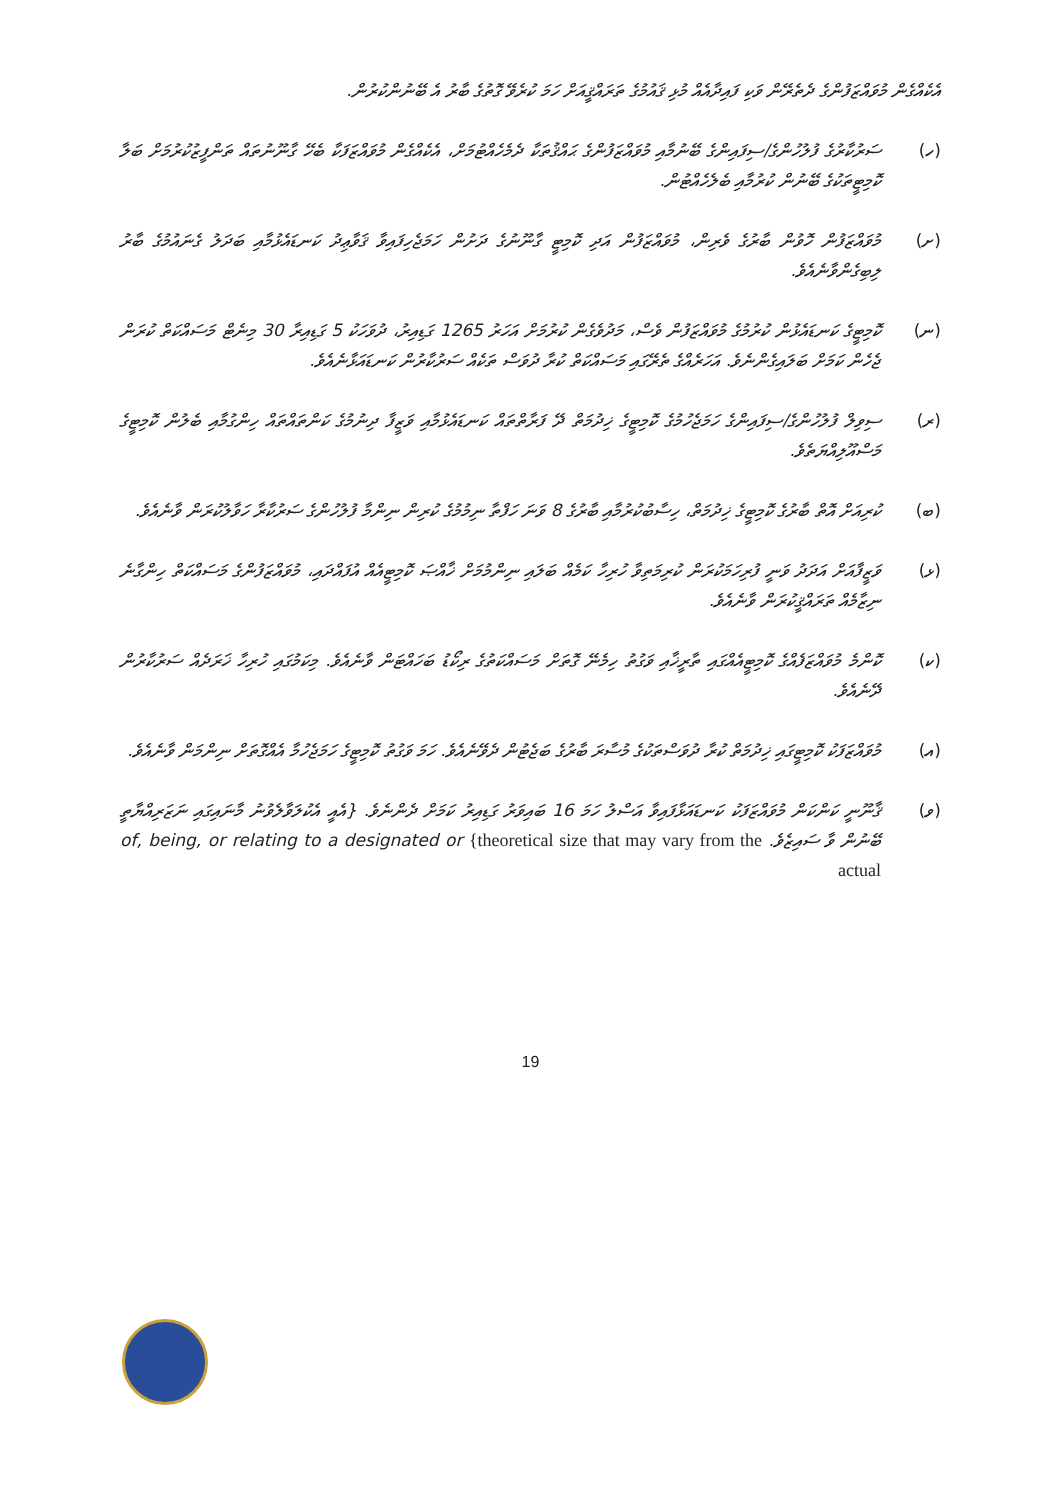އެކެއްގެން މުވައްޒަފުންގެ ދެތެރޭން ވަކި ފައިދާއެއް މުޅި ޤައުމުގެ ތަރައްޤީއަށް ހަމަ ކުރެވޭ ގޮތުގެ ބާރު އެ ބޭނުންކުރުން.
(ހ) ސަރުކާރުގެ ފުލުހުންގެ/ސިފައިންގެ ބޭނުމާއި މުވައްޒަފުންގެ ޙައްޤުތަކާ ދެމެހެއްޓުމަށް، އެކެއްގެން މުވައްޒަފަކާ ބެހޭ ގާނޫނުތައް ތަންފީޒުކުރުމަށް ބަލާ ކޮމިޓީތަކުގެ ބޭނުން ކުރުމާއި ބެލެހެއްޓުން.
(ށ) މުވައްޒަފުން ހޮވުން ބާރުގެ ވެރިން، މުވައްޒަފުން އަދި ކޮމިޓީ ގާނޫނުގެ ދަށުން ހަމަޖެހިފައިވާ ޤަވާޢިދު ކަނޑައެޅުމާއި ބަދަލު ގެނައުމުގެ ބާރު ލިބިގެންވާނެއެވެ.
(ނ) ކޮމިޓީގެ ކަނޑައެޅުން ކުރުމުގެ މުވައްޒަފުން ވެސް، މަދުވެގެން ކުރުމަށް އަހަރު 1265 ގަޑިއިރު، ދުވަހަކު 5 ގަޑިއިރާ 30 މިނެޓް މަސައްކަތް ކުރަން ޖެހެން ކަމަށް ބަލައިގެންނެވެ. އަހަރެއްގެ ތެރޭގައި މަސައްކަތް ކުރާ ދުވަސް ތަކެއް ސަރުކާރުން ކަނޑައަޅާނެއެވެ.
(ރ) ސިވިލް ފުލުހުންގެ/ސިފައިންގެ ހަމަޖެހުމުގެ ކޮމިޓީގެ ޚިދުމަތް ދޭ ފަރާތްތައް ކަނޑައެޅުމާއި ވަޒީފާ ދިނުމުގެ ކަންތައްތައް ހިންގުމާއި ބެލުން ކޮމިޓީގެ މަސްއޫލިއްޔަތެވެ.
(ބ) ކުރިއަށް އޮތް ބާރުގެ ކޮމިޓީގެ ޚިދުމަތް، ހިސާބުކުރުމާއި ބާރުގެ 8 ވަނަ ހަފްތާ ނިމުމުގެ ކުރިން ނިންމާ ފުލުހުންގެ ސަރުކާރާ ހަވާލުކުރަން ވާނެއެވެ.
(ޅ) ވަޒީފާއަށް އަދަދު ވަނީ ފުރިހަމަކުރަން ކުރިމަތިވާ ހުރިހާ ކަމެއް ބަލައި ނިންމުމަށް ޚާއްޞަ ކޮމިޓީއެއް އުފައްދައި، މުވައްޒަފުންގެ މަސައްކަތް ހިންގާނެ ނިޒާމެއް ތަރައްޤީކުރަން ވާނެއެވެ.
(ކ) ކޮންމެ މުވައްޒަފެއްގެ ކޮމިޓީއެއްގައި ތާރީޚާއި ވަގުތު ހިމެނޭ ގޮތަށް މަސައްކަތުގެ ރިކޯޑު ބަހައްޓަން ވާނެއެވެ. މިކަމުގައި ހުރިހާ ޚަރަދެއް ސަރުކާރުން ދޭނެއެވެ.
(އ) މުވައްޒަފަކު ކޮމިޓީގައި ޚިދުމަތް ކުރާ ދުވަސްތަކުގެ މުސާރަ ބާރުގެ ބަޖެޓުން ދެވޭނެއެވެ. ހަމަ ވަގުތު ކޮމިޓީގެ ހަމަޖެހުމާ އެއްގޮތަށް ނިންމަން ވާނެއެވެ.
(ވ) ޤާނޫނީ ކަންކަން މުވައްޒަފަކު ކަނޑައަޅާފައިވާ އަސްލު ހަމަ 16 ބައިވަރު ގަޑިއިރު ކަމަށް ދެންނެވެ. {އެއީ އެކުލަވާލެވުނު މާނައިގައި ނަޒަރިއްޔާތީ ބޭނުން ވާ ސައިޒެވެ. of, being, or relating to a designated or {theoretical size that may vary from the actual
19